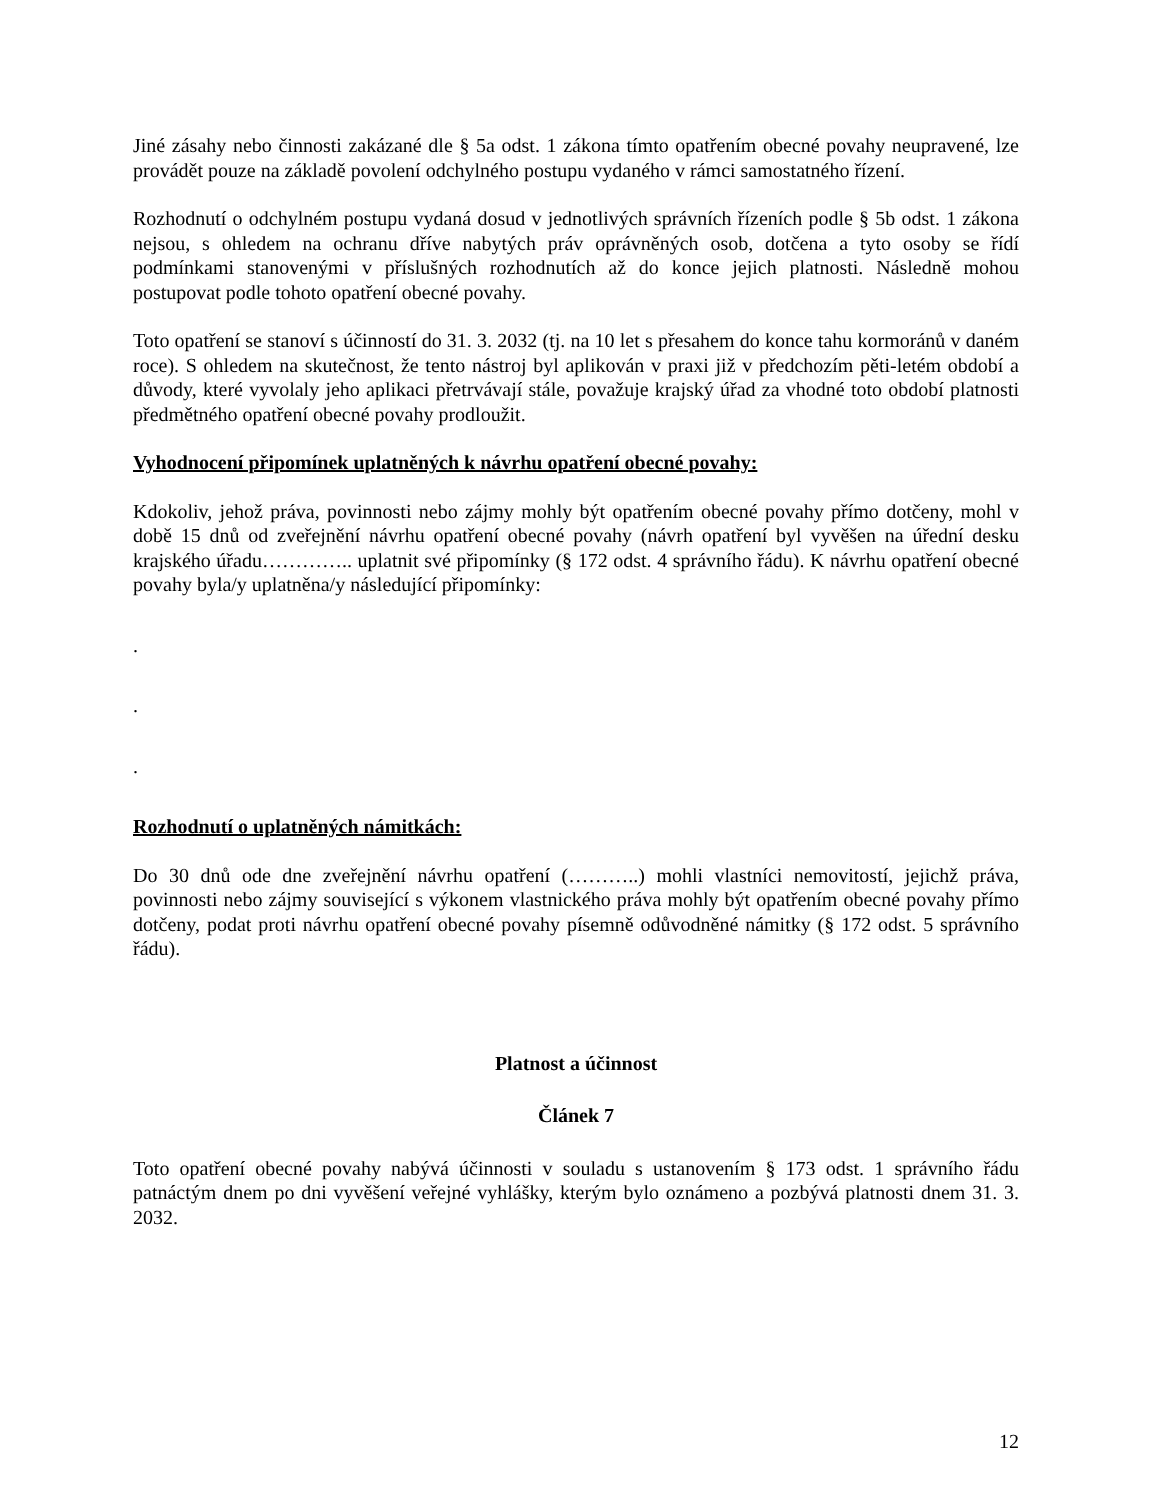Jiné zásahy nebo činnosti zakázané dle § 5a odst. 1 zákona tímto opatřením obecné povahy neupravené, lze provádět pouze na základě povolení odchylného postupu vydaného v rámci samostatného řízení.
Rozhodnutí o odchylném postupu vydaná dosud v jednotlivých správních řízeních podle § 5b odst. 1 zákona nejsou, s ohledem na ochranu dříve nabytých práv oprávněných osob, dotčena a tyto osoby se řídí podmínkami stanovenými v příslušných rozhodnutích až do konce jejich platnosti. Následně mohou postupovat podle tohoto opatření obecné povahy.
Toto opatření se stanoví s účinností do 31. 3. 2032 (tj. na 10 let s přesahem do konce tahu kormoránů v daném roce). S ohledem na skutečnost, že tento nástroj byl aplikován v praxi již v předchozím pěti-letém období a důvody, které vyvolaly jeho aplikaci přetrvávají stále, považuje krajský úřad za vhodné toto období platnosti předmětného opatření obecné povahy prodloužit.
Vyhodnocení připomínek uplatněných k návrhu opatření obecné povahy:
Kdokoliv, jehož práva, povinnosti nebo zájmy mohly být opatřením obecné povahy přímo dotčeny, mohl v době 15 dnů od zveřejnění návrhu opatření obecné povahy (návrh opatření byl vyvěšen na úřední desku krajského úřadu………….. uplatnit své připomínky (§ 172 odst. 4 správního řádu). K návrhu opatření obecné povahy byla/y uplatněna/y následující připomínky:
.
.
.
Rozhodnutí o uplatněných námitkách:
Do 30 dnů ode dne zveřejnění návrhu opatření (………..) mohli vlastníci nemovitostí, jejichž práva, povinnosti nebo zájmy související s výkonem vlastnického práva mohly být opatřením obecné povahy přímo dotčeny, podat proti návrhu opatření obecné povahy písemně odůvodněné námitky (§ 172 odst. 5 správního řádu).
Platnost a účinnost
Článek 7
Toto opatření obecné povahy nabývá účinnosti v souladu s ustanovením § 173 odst. 1 správního řádu patnáctým dnem po dni vyvěšení veřejné vyhlášky, kterým bylo oznámeno a pozbývá platnosti dnem 31. 3. 2032.
12